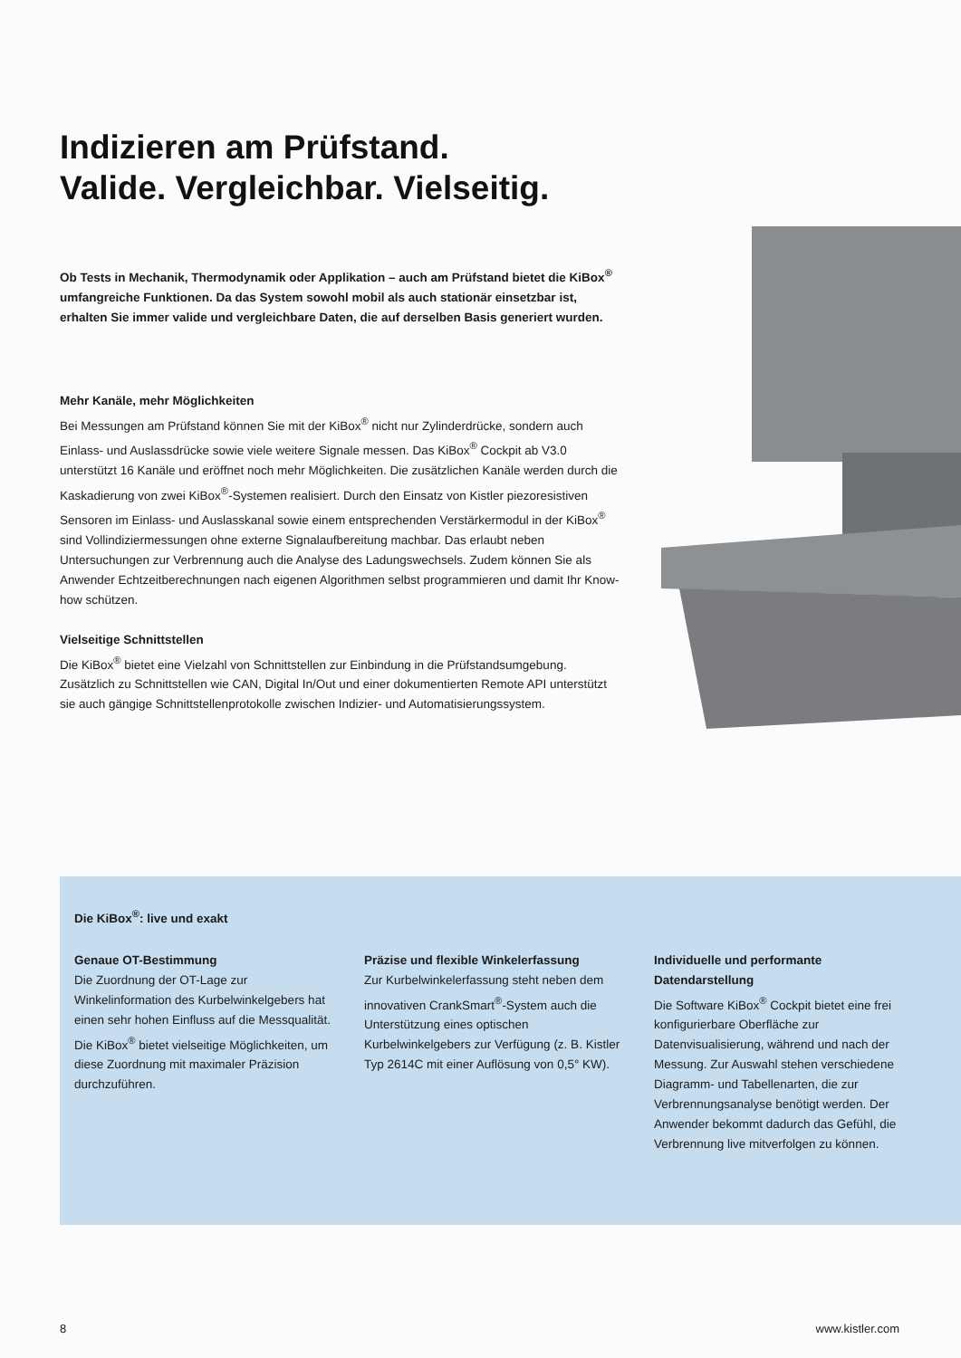Indizieren am Prüfstand.
Valide. Vergleichbar. Vielseitig.
Ob Tests in Mechanik, Thermodynamik oder Applikation – auch am Prüfstand bietet die KiBox<sup>®</sup> umfangreiche Funktionen. Da das System sowohl mobil als auch stationär einsetzbar ist, erhalten Sie immer valide und vergleichbare Daten, die auf derselben Basis generiert wurden.
Mehr Kanäle, mehr Möglichkeiten
Bei Messungen am Prüfstand können Sie mit der KiBox<sup>®</sup> nicht nur Zylinderdrücke, sondern auch Einlass- und Auslassdrücke sowie viele weitere Signale messen. Das KiBox<sup>®</sup> Cockpit ab V3.0 unterstützt 16 Kanäle und eröffnet noch mehr Möglichkeiten. Die zusätzlichen Kanäle werden durch die Kaskadierung von zwei KiBox<sup>®</sup>-Systemen realisiert. Durch den Einsatz von Kistler piezoresistiven Sensoren im Einlass- und Auslasskanal sowie einem entsprechenden Verstärkermodul in der KiBox<sup>®</sup> sind Vollindiziermessungen ohne externe Signalaufbereitung machbar. Das erlaubt neben Untersuchungen zur Verbrennung auch die Analyse des Ladungswechsels. Zudem können Sie als Anwender Echtzeitberechnungen nach eigenen Algorithmen selbst programmieren und damit Ihr Know-how schützen.
Vielseitige Schnittstellen
Die KiBox<sup>®</sup> bietet eine Vielzahl von Schnittstellen zur Einbindung in die Prüfstandsumgebung. Zusätzlich zu Schnittstellen wie CAN, Digital In/Out und einer dokumentierten Remote API unterstützt sie auch gängige Schnittstellenprotokolle zwischen Indizier- und Automatisierungssystem.
Die KiBox<sup>®</sup>: live und exakt
Genaue OT-Bestimmung
Die Zuordnung der OT-Lage zur Winkelinformation des Kurbelwinkelgebers hat einen sehr hohen Einfluss auf die Messqualität. Die KiBox<sup>®</sup> bietet vielseitige Möglichkeiten, um diese Zuordnung mit maximaler Präzision durchzuführen.
Präzise und flexible Winkelerfassung
Zur Kurbelwinkelerfassung steht neben dem innovativen CrankSmart<sup>®</sup>-System auch die Unterstützung eines optischen Kurbelwinkelgebers zur Verfügung (z. B. Kistler Typ 2614C mit einer Auflösung von 0,5° KW).
Individuelle und performante Datendarstellung
Die Software KiBox<sup>®</sup> Cockpit bietet eine frei konfigurierbare Oberfläche zur Datenvisualisierung, während und nach der Messung. Zur Auswahl stehen verschiedene Diagramm- und Tabellenarten, die zur Verbrennungsanalyse benötigt werden. Der Anwender bekommt dadurch das Gefühl, die Verbrennung live mitverfolgen zu können.
8 www.kistler.com